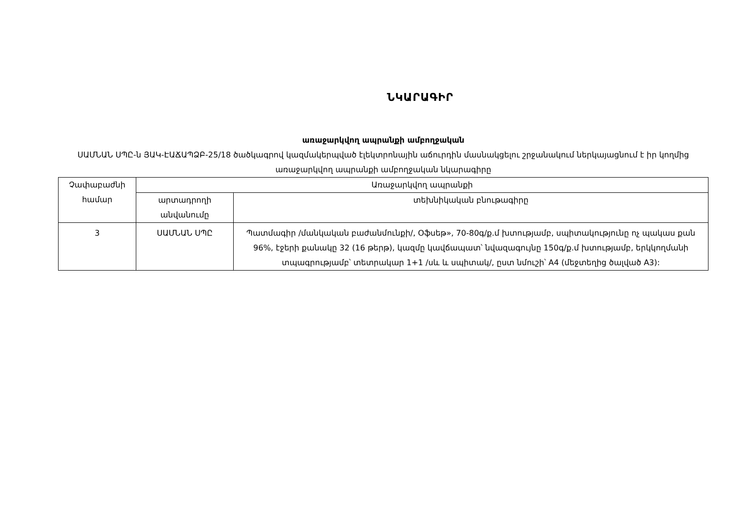ՆԿԱՐԱԳԻՐ
առաջարկվող ապրանքի ամբողջական
ՍԱՄՆԱՆ ՍՊԸ-ն ՅԱԿ-ԷԱՃԱՊՁԲ-25/18 ծածկագրով կազմակերպված էլեկտրոնային աճուրդին մասնակցելու շրջանակում ներկայացնում է իր կողմից առաջարկվող ապրանքի ամբողջական նկարագիրը
| Չափաբաժնի համար | Առաջարկվող ապրանքի | |
| --- | --- | --- |
| | արտադրողի անվանումը | տեխնիկական բնութագիրը |
| 3 | ՍԱՄՆԱՆ ՍՊԸ | Պատմագիր /մանկական բաժանմունքի/, Օֆսեթ», 70-80գ/ք.մ խտությամբ, սպիտակությունը ոչ պակաս քան 96%, էջերի քանակը 32 (16 թերթ), կազմը կավճապատ՝ նվազագույնը 150գ/ք.մ խտությամբ, երկկողմանի տպագրությամբ՝ տետրակար 1+1 /սև և սպիտակ/, ըստ նմուշի՝ A4 (մեջտեղից ծալված A3): |